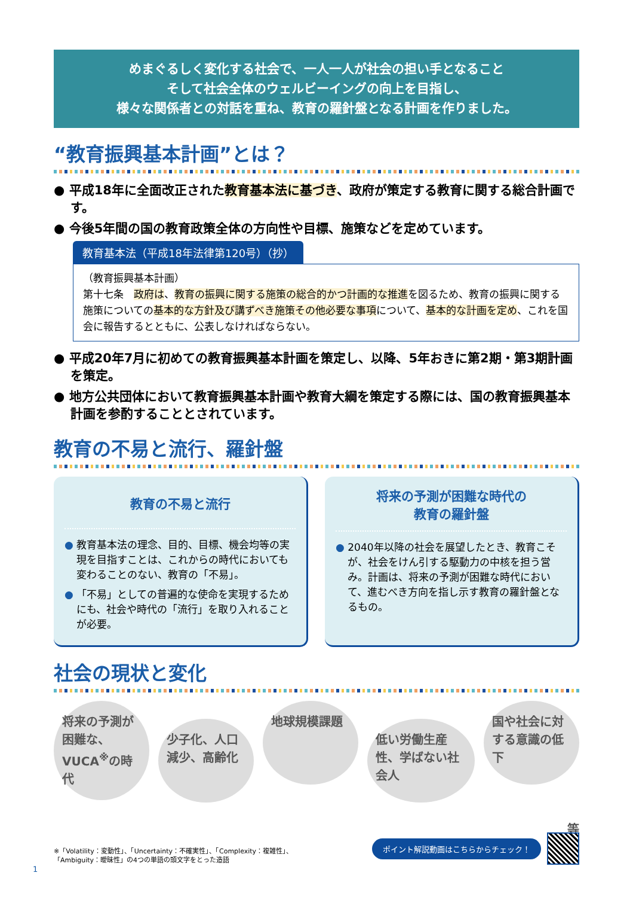めまぐるしく変化する社会で、一人一人が社会の担い手となること
そして社会全体のウェルビーイングの向上を目指し、
様々な関係者との対話を重ね、教育の羅針盤となる計画を作りました。
“教育振興基本計画”とは？
● 平成18年に全面改正された教育基本法に基づき、政府が策定する教育に関する総合計画です。
● 今後5年間の国の教育政策全体の方向性や目標、施策などを定めています。
教育基本法（平成18年法律第120号）（抄）
（教育振興基本計画）
第十七条　政府は、教育の振興に関する施策の総合的かつ計画的な推進を図るため、教育の振興に関する施策についての基本的な方針及び講ずべき施策その他必要な事項について、基本的な計画を定め、これを国会に報告するとともに、公表しなければならない。
● 平成20年7月に初めての教育振興基本計画を策定し、以降、5年おきに第2期・第3期計画を策定。
● 地方公共団体において教育振興基本計画や教育大綱を策定する際には、国の教育振興基本計画を参酌することとされています。
教育の不易と流行、羅針盤
教育の不易と流行
● 教育基本法の理念、目的、目標、機会均等の実現を目指すことは、これからの時代においても変わることのない、教育の「不易」。
● 「不易」としての普遍的な使命を実現するためにも、社会や時代の「流行」を取り入れることが必要。
将来の予測が困難な時代の
教育の羅針盤
● 2040年以降の社会を展望したとき、教育こそが、社会をけん引する駆動力の中核を担う営み。計画は、将来の予測が困難な時代において、進むべき方向を指し示す教育の羅針盤となるもの。
社会の現状と変化
将来の予測が困難な、VUCA<sup>※</sup>の時代
少子化、人口減少、高齢化
地球規模課題
低い労働生産性、学ばない社会人
国や社会に対する意識の低下
等
※「Volatility：変動性」、「Uncertainty：不確実性」、「Complexity：複雑性」、
「Ambiguity：曖昧性」の4つの単語の頭文字をとった造語
ポイント解説動画はこちらからチェック！
1